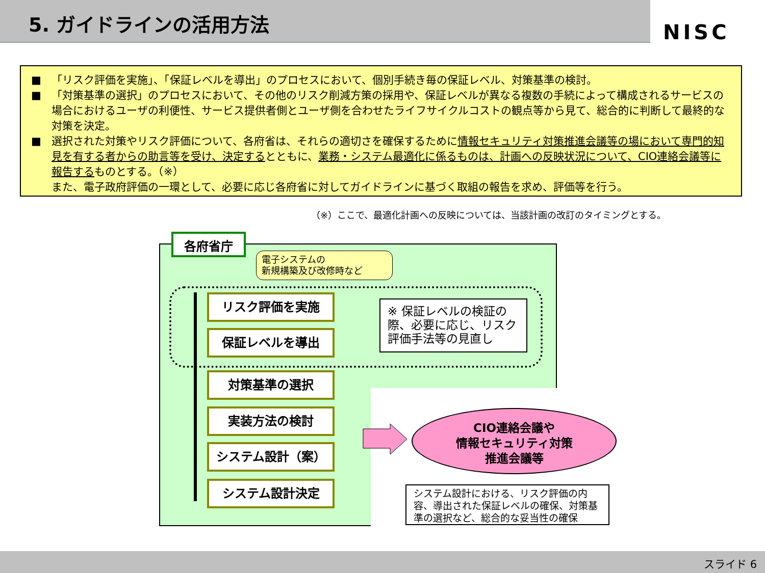5. ガイドラインの活用方法
NISC
■ 「リスク評価を実施」、「保証レベルを導出」のプロセスにおいて、個別手続き毎の保証レベル、対策基準の検討。
■ 「対策基準の選択」のプロセスにおいて、その他のリスク削減方策の採用や、保証レベルが異なる複数の手続によって構成されるサービスの場合におけるユーザの利便性、サービス提供者側とユーザ側を合わせたライフサイクルコストの観点等から見て、総合的に判断して最終的な対策を決定。
■ 選択された対策やリスク評価について、各府省は、それらの適切さを確保するために情報セキュリティ対策推進会議等の場において専門的知見を有する者からの助言等を受け、決定するとともに、業務・システム最適化に係るものは、計画への反映状況について、CIO連絡会議等に報告するものとする。（※）
また、電子政府評価の一環として、必要に応じ各府省に対してガイドラインに基づく取組の報告を求め、評価等を行う。
（※）ここで、最適化計画への反映については、当該計画の改訂のタイミングとする。
各府省庁
電子システムの
新規構築及び改修時など
リスク評価を実施
保証レベルを導出
対策基準の選択
実装方法の検討
システム設計（案）
システム設計決定
※ 保証レベルの検証の際、必要に応じ、リスク評価手法等の見直し
CIO連絡会議や
情報セキュリティ対策
推進会議等
システム設計における、リスク評価の内容、導出された保証レベルの確保、対策基準の選択など、総合的な妥当性の確保
スライド 6